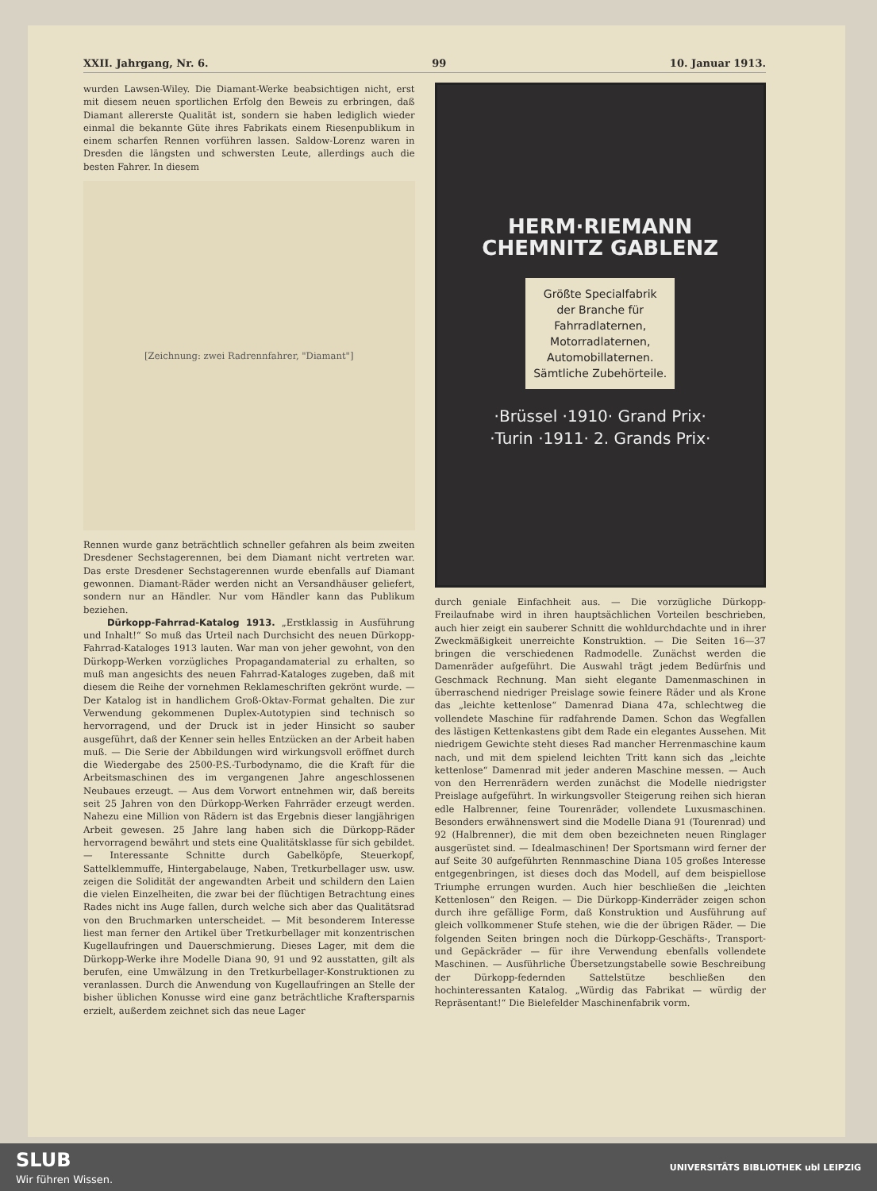XXII. Jahrgang, Nr. 6. 99 10. Januar 1913.
wurden Lawsen-Wiley. Die Diamant-Werke beabsichtigen nicht, erst mit diesem neuen sportlichen Erfolg den Beweis zu erbringen, daß Diamant allererste Qualität ist, sondern sie haben lediglich wieder einmal die bekannte Güte ihres Fabrikats einem Riesenpublikum in einem scharfen Rennen vorführen lassen. Saldow-Lorenz waren in Dresden die längsten und schwersten Leute, allerdings auch die besten Fahrer. In diesem
[Zeichnung: zwei Radrennfahrer, "Diamant"]
Rennen wurde ganz beträchtlich schneller gefahren als beim zweiten Dresdener Sechstagerennen, bei dem Diamant nicht vertreten war. Das erste Dresdener Sechstagerennen wurde ebenfalls auf Diamant gewonnen. Diamant-Räder werden nicht an Versandhäuser geliefert, sondern nur an Händler. Nur vom Händler kann das Publikum beziehen.
Dürkopp-Fahrrad-Katalog 1913. „Erstklassig in Ausführung und Inhalt!“ So muß das Urteil nach Durchsicht des neuen Dürkopp-Fahrrad-Kataloges 1913 lauten. War man von jeher gewohnt, von den Dürkopp-Werken vorzügliches Propagandamaterial zu erhalten, so muß man angesichts des neuen Fahrrad-Kataloges zugeben, daß mit diesem die Reihe der vornehmen Reklameschriften gekrönt wurde. — Der Katalog ist in handlichem Groß-Oktav-Format gehalten. Die zur Verwendung gekommenen Duplex-Autotypien sind technisch so hervorragend, und der Druck ist in jeder Hinsicht so sauber ausgeführt, daß der Kenner sein helles Entzücken an der Arbeit haben muß. — Die Serie der Abbildungen wird wirkungsvoll eröffnet durch die Wiedergabe des 2500-P.S.-Turbodynamo, die die Kraft für die Arbeitsmaschinen des im vergangenen Jahre angeschlossenen Neubaues erzeugt. — Aus dem Vorwort entnehmen wir, daß bereits seit 25 Jahren von den Dürkopp-Werken Fahrräder erzeugt werden. Nahezu eine Million von Rädern ist das Ergebnis dieser langjährigen Arbeit gewesen. 25 Jahre lang haben sich die Dürkopp-Räder hervorragend bewährt und stets eine Qualitätsklasse für sich gebildet. — Interessante Schnitte durch Gabelköpfe, Steuerkopf, Sattelklemmuffe, Hintergabelauge, Naben, Tretkurbellager usw. usw. zeigen die Solidität der angewandten Arbeit und schildern den Laien die vielen Einzelheiten, die zwar bei der flüchtigen Betrachtung eines Rades nicht ins Auge fallen, durch welche sich aber das Qualitätsrad von den Bruchmarken unterscheidet. — Mit besonderem Interesse liest man ferner den Artikel über Tretkurbellager mit konzentrischen Kugellaufringen und Dauerschmierung. Dieses Lager, mit dem die Dürkopp-Werke ihre Modelle Diana 90, 91 und 92 ausstatten, gilt als berufen, eine Umwälzung in den Tretkurbellager-Konstruktionen zu veranlassen. Durch die Anwendung von Kugellaufringen an Stelle der bisher üblichen Konusse wird eine ganz beträchtliche Kraftersparnis erzielt, außerdem zeichnet sich das neue Lager
HERM·RIEMANN
CHEMNITZ GABLENZ
Größte Specialfabrik
der Branche für
Fahrradlaternen,
Motorradlaternen,
Automobillaternen.
Sämtliche Zubehörteile.
·Brüssel ·1910· Grand Prix·
·Turin ·1911· 2. Grands Prix·
durch geniale Einfachheit aus. — Die vorzügliche Dürkopp-Freilaufnabe wird in ihren hauptsächlichen Vorteilen beschrieben, auch hier zeigt ein sauberer Schnitt die wohldurchdachte und in ihrer Zweckmäßigkeit unerreichte Konstruktion. — Die Seiten 16—37 bringen die verschiedenen Radmodelle. Zunächst werden die Damenräder aufgeführt. Die Auswahl trägt jedem Bedürfnis und Geschmack Rechnung. Man sieht elegante Damenmaschinen in überraschend niedriger Preislage sowie feinere Räder und als Krone das „leichte kettenlose“ Damenrad Diana 47a, schlechtweg die vollendete Maschine für radfahrende Damen. Schon das Wegfallen des lästigen Kettenkastens gibt dem Rade ein elegantes Aussehen. Mit niedrigem Gewichte steht dieses Rad mancher Herrenmaschine kaum nach, und mit dem spielend leichten Tritt kann sich das „leichte kettenlose“ Damenrad mit jeder anderen Maschine messen. — Auch von den Herrenrädern werden zunächst die Modelle niedrigster Preislage aufgeführt. In wirkungsvoller Steigerung reihen sich hieran edle Halbrenner, feine Tourenräder, vollendete Luxusmaschinen. Besonders erwähnenswert sind die Modelle Diana 91 (Tourenrad) und 92 (Halbrenner), die mit dem oben bezeichneten neuen Ringlager ausgerüstet sind. — Idealmaschinen! Der Sportsmann wird ferner der auf Seite 30 aufgeführten Rennmaschine Diana 105 großes Interesse entgegenbringen, ist dieses doch das Modell, auf dem beispiellose Triumphe errungen wurden. Auch hier beschließen die „leichten Kettenlosen“ den Reigen. — Die Dürkopp-Kinderräder zeigen schon durch ihre gefällige Form, daß Konstruktion und Ausführung auf gleich vollkommener Stufe stehen, wie die der übrigen Räder. — Die folgenden Seiten bringen noch die Dürkopp-Geschäfts-, Transport- und Gepäckräder — für ihre Verwendung ebenfalls vollendete Maschinen. — Ausführliche Übersetzungstabelle sowie Beschreibung der Dürkopp-federnden Sattelstütze beschließen den hochinteressanten Katalog. „Würdig das Fabrikat — würdig der Repräsentant!“ Die Bielefelder Maschinenfabrik vorm.
SLUB
Wir führen Wissen.
UNIVERSITÄTS BIBLIOTHEK ubl LEIPZIG